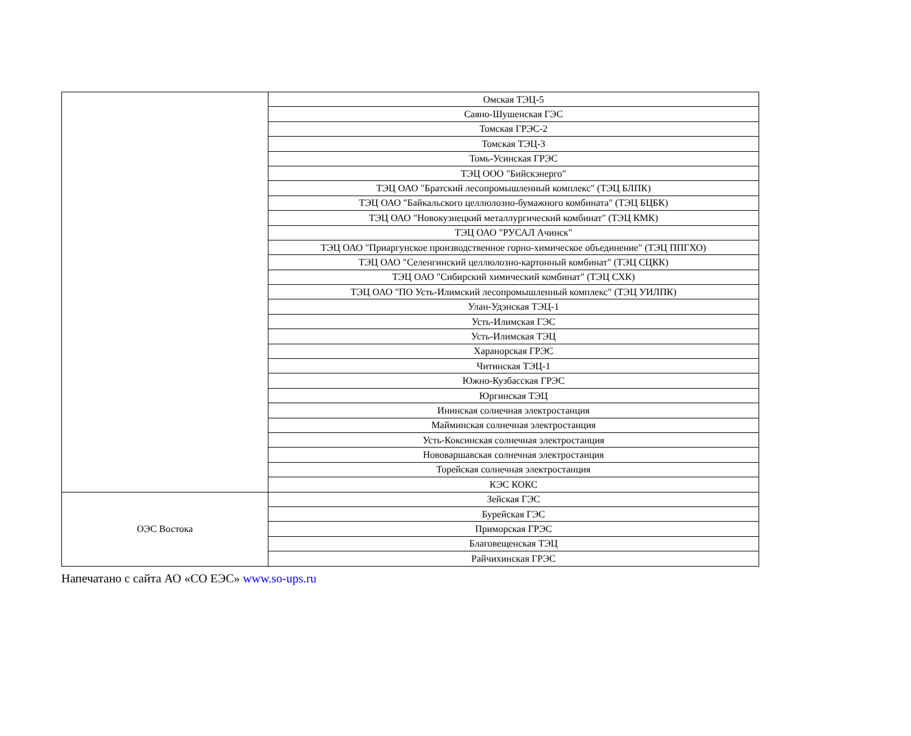| | Омская ТЭЦ-5 |
| | Саяно-Шушенская ГЭС |
| | Томская ГРЭС-2 |
| | Томская ТЭЦ-3 |
| | Томь-Усинская ГРЭС |
| | ТЭЦ ООО "Бийскэнерго" |
| | ТЭЦ ОАО "Братский лесопромышленный комплекс" (ТЭЦ БЛПК) |
| | ТЭЦ ОАО "Байкальского целлюлозно-бумажного комбината" (ТЭЦ БЦБК) |
| | ТЭЦ ОАО "Новокузнецкий металлургический комбинат" (ТЭЦ КМК) |
| | ТЭЦ ОАО "РУСАЛ Ачинск" |
| | ТЭЦ ОАО "Приаргунское производственное горно-химическое объединение" (ТЭЦ ППГХО) |
| | ТЭЦ ОАО "Селенгинский целлюлозно-картонный комбинат" (ТЭЦ СЦКК) |
| | ТЭЦ ОАО "Сибирский химический комбинат" (ТЭЦ СХК) |
| | ТЭЦ ОАО "ПО Усть-Илимский лесопромышленный комплекс" (ТЭЦ УИЛПК) |
| | Улан-Удэнская ТЭЦ-1 |
| | Усть-Илимская ГЭС |
| | Усть-Илимская ТЭЦ |
| | Харанорская ГРЭС |
| | Читинская ТЭЦ-1 |
| | Южно-Кузбасская ГРЭС |
| | Юргинская ТЭЦ |
| | Ининская солнечная электростанция |
| | Майминская солнечная электростанция |
| | Усть-Коксинская солнечная электростанция |
| | Нововаршавская солнечная электростанция |
| | Торейская солнечная электростанция |
| | КЭС КОКС |
| ОЭС Востока | Зейская ГЭС |
| | Бурейская ГЭС |
| | Приморская ГРЭС |
| | Благовещенская ТЭЦ |
| | Райчихинская ГРЭС |
Напечатано с сайта АО «СО ЕЭС» www.so-ups.ru